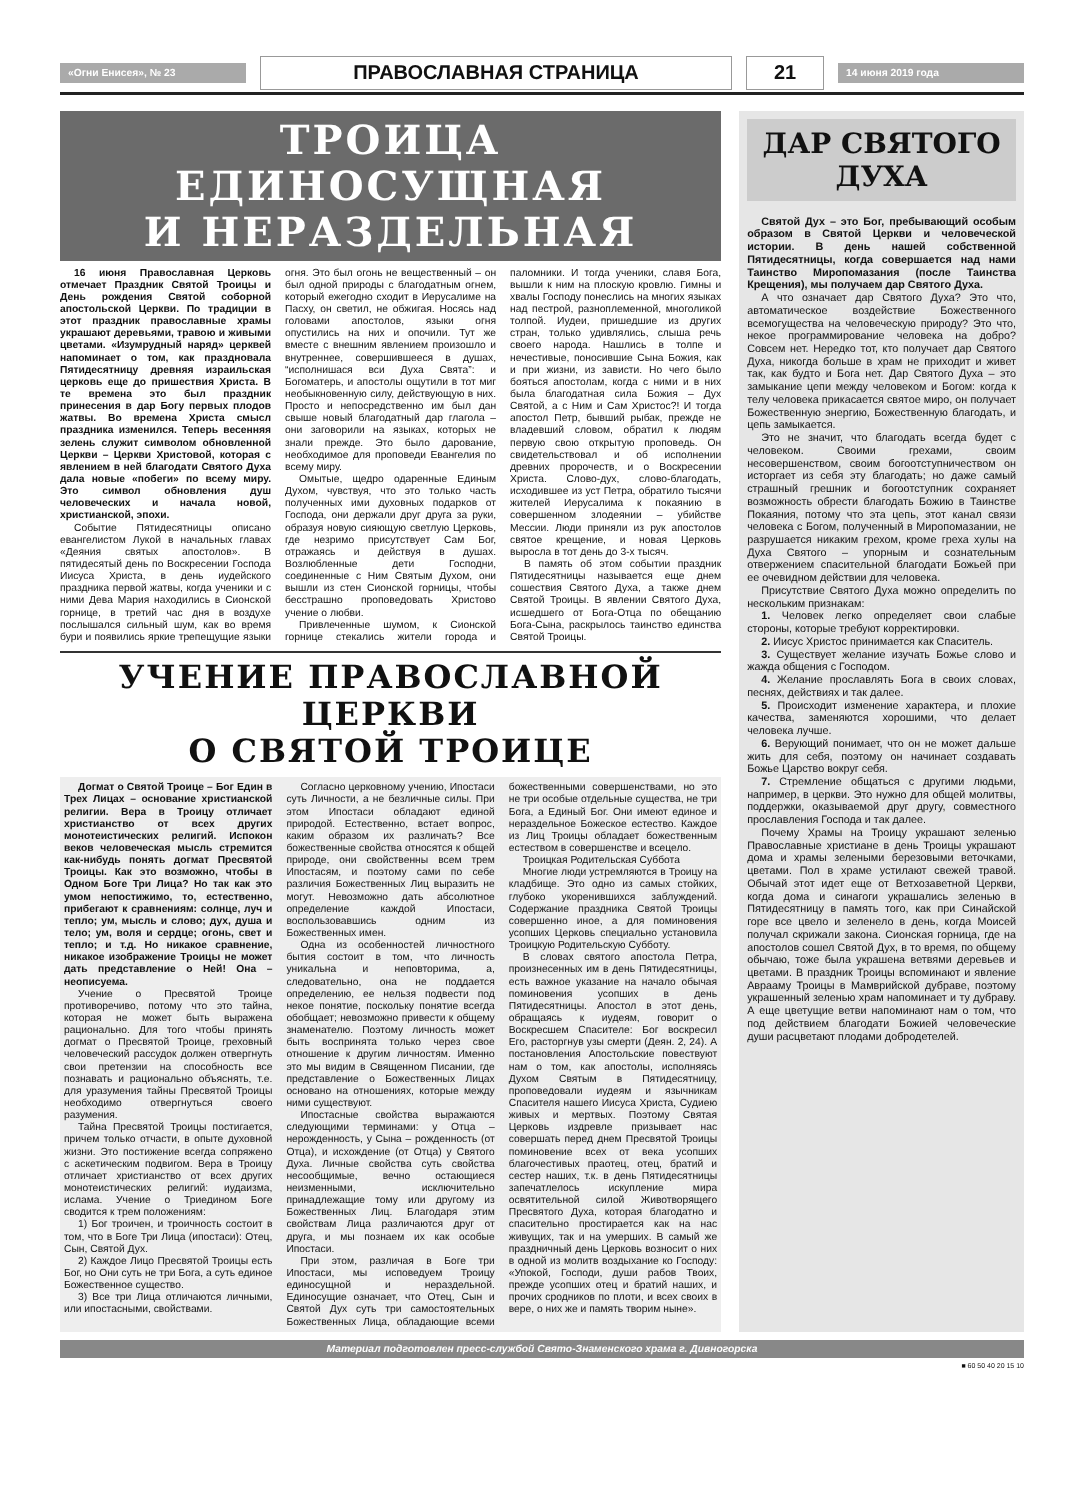«Огни Енисея», № 23
ПРАВОСЛАВНАЯ СТРАНИЦА 21
14 июня 2019 года
ТРОИЦА
ЕДИНОСУЩНАЯ
И НЕРАЗДЕЛЬНАЯ
16 июня Православная Церковь отмечает Праздник Святой Троицы и День рождения Святой соборной апостольской Церкви. По традиции в этот праздник православные храмы украшают деревьями, травою и живыми цветами. «Изумрудный наряд» церквей напоминает о том, как праздновала Пятидесятницу древняя израильская церковь еще до пришествия Христа. В те времена это был праздник принесения в дар Богу первых плодов жатвы. Во времена Христа смысл праздника изменился. Теперь весенняя зелень служит символом обновленной Церкви – Церкви Христовой, которая с явлением в ней благодати Святого Духа дала новые «побеги» по всему миру. Это символ обновления душ человеческих и начала новой, христианской, эпохи.
Событие Пятидесятницы описано евангелистом Лукой в начальных главах «Деяния святых апостолов». В пятидесятый день по Воскресении Господа Иисуса Христа, в день иудейского праздника первой жатвы, когда ученики и с ними Дева Мария находились в Сионской горнице, в третий час дня в воздухе послышался сильный шум, как во время бури и появились яркие трепещущие языки огня. Это был огонь не вещественный – он был одной природы с благодатным огнем, который ежегодно сходит в Иерусалиме на Пасху, он светил, не обжигая. Носясь над головами апостолов, языки огня опустились на них и опочили. Тут же вместе с внешним явлением произошло и внутреннее, совершившееся в душах, “исполнишася вси Духа Свята”: и Богоматерь, и апостолы ощутили в тот миг необыкновенную силу, действующую в них. Просто и непосредственно им был дан свыше новый благодатный дар глагола – они заговорили на языках, которых не знали прежде. Это было дарование, необходимое для проповеди Евангелия по всему миру.
Омытые, щедро одаренные Единым Духом, чувствуя, что это только часть полученных ими духовных подарков от Господа, они держали друг друга за руки, образуя новую сияющую светлую Церковь, где незримо присутствует Сам Бог, отражаясь и действуя в душах. Возлюбленные дети Господни, соединенные с Ним Святым Духом, они вышли из стен Сионской горницы, чтобы бесстрашно проповедовать Христово учение о любви.
Привлеченные шумом, к Сионской горнице стекались жители города и паломники. И тогда ученики, славя Бога, вышли к ним на плоскую кровлю. Гимны и хвалы Господу понеслись на многих языках над пестрой, разноплеменной, многоликой толпой. Иудеи, пришедшие из других стран, только удивлялись, слыша речь своего народа. Нашлись в толпе и нечестивые, поносившие Сына Божия, как и при жизни, из зависти. Но чего было бояться апостолам, когда с ними и в них была благодатная сила Божия – Дух Святой, а с Ним и Сам Христос?! И тогда апостол Петр, бывший рыбак, прежде не владевший словом, обратил к людям первую свою открытую проповедь. Он свидетельствовал и об исполнении древних пророчеств, и о Воскресении Христа. Слово-дух, слово-благодать, исходившее из уст Петра, обратило тысячи жителей Иерусалима к покаянию в совершенном злодеянии – убийстве Мессии. Люди приняли из рук апостолов святое крещение, и новая Церковь выросла в тот день до 3-х тысяч.
В память об этом событии праздник Пятидесятницы называется еще днем сошествия Святого Духа, а также днем Святой Троицы. В явлении Святого Духа, исшедшего от Бога-Отца по обещанию Бога-Сына, раскрылось таинство единства Святой Троицы.
УЧЕНИЕ ПРАВОСЛАВНОЙ ЦЕРКВИ
О СВЯТОЙ ТРОИЦЕ
Догмат о Святой Троице – Бог Един в Трех Лицах – основание христианской религии. Вера в Троицу отличает христианство от всех других монотеистических религий. Испокон веков человеческая мысль стремится как-нибудь понять догмат Пресвятой Троицы. Как это возможно, чтобы в Одном Боге Три Лица? Но так как это умом непостижимо, то, естественно, прибегают к сравнениям: солнце, луч и тепло; ум, мысль и слово; дух, душа и тело; ум, воля и сердце; огонь, свет и тепло; и т.д. Но никакое сравнение, никакое изображение Троицы не может дать представление о Ней! Она – неописуема.
Учение о Пресвятой Троице противоречиво, потому что это тайна, которая не может быть выражена рационально. Для того чтобы принять догмат о Пресвятой Троице, греховный человеческий рассудок должен отвергнуть свои претензии на способность все познавать и рационально объяснять, т.е. для уразумения тайны Пресвятой Троицы необходимо отвергнуться своего разумения.
Тайна Пресвятой Троицы постигается, причем только отчасти, в опыте духовной жизни. Это постижение всегда сопряжено с аскетическим подвигом. Вера в Троицу отличает христианство от всех других монотеистических религий: иудаизма, ислама. Учение о Триедином Боге сводится к трем положениям:
1) Бог троичен, и троичность состоит в том, что в Боге Три Лица (ипостаси): Отец, Сын, Святой Дух.
2) Каждое Лицо Пресвятой Троицы есть Бог, но Они суть не три Бога, а суть единое Божественное существо.
3) Все три Лица отличаются личными, или ипостасными, свойствами.
Согласно церковному учению, Ипостаси суть Личности, а не безличные силы. При этом Ипостаси обладают единой природой. Естественно, встает вопрос, каким образом их различать? Все божественные свойства относятся к общей природе, они свойственны всем трем Ипостасям, и поэтому сами по себе различия Божественных Лиц выразить не могут. Невозможно дать абсолютное определение каждой Ипостаси, воспользовавшись одним из Божественных имен.
Одна из особенностей личностного бытия состоит в том, что личность уникальна и неповторима, а, следовательно, она не поддается определению, ее нельзя подвести под некое понятие, поскольку понятие всегда обобщает; невозможно привести к общему знаменателю. Поэтому личность может быть воспринята только через свое отношение к другим личностям. Именно это мы видим в Священном Писании, где представление о Божественных Лицах основано на отношениях, которые между ними существуют.
Ипостасные свойства выражаются следующими терминами: у Отца – нерожденность, у Сына – рожденность (от Отца), и исхождение (от Отца) у Святого Духа. Личные свойства суть свойства несообщимые, вечно остающиеся неизменными, исключительно принадлежащие тому или другому из Божественных Лиц. Благодаря этим свойствам Лица различаются друг от друга, и мы познаем их как особые Ипостаси.
При этом, различая в Боге три Ипостаси, мы исповедуем Троицу единосущной и нераздельной. Единосущие означает, что Отец, Сын и Святой Дух суть три самостоятельных Божественных Лица, обладающие всеми божественными совершенствами, но это не три особые отдельные существа, не три Бога, а Единый Бог. Они имеют единое и нераздельное Божеское естество. Каждое из Лиц Троицы обладает божественным естеством в совершенстве и всецело.
Троицкая Родительская Суббота
Многие люди устремляются в Троицу на кладбище. Это одно из самых стойких, глубоко укоренившихся заблуждений. Содержание праздника Святой Троицы совершенно иное, а для поминовения усопших Церковь специально установила Троицкую Родительскую Субботу.
В словах святого апостола Петра, произнесенных им в день Пятидесятницы, есть важное указание на начало обычая поминовения усопших в день Пятидесятницы. Апостол в этот день, обращаясь к иудеям, говорит о Воскресшем Спасителе: Бог воскресил Его, расторгнув узы смерти (Деян. 2, 24). А постановления Апостольские повествуют нам о том, как апостолы, исполняясь Духом Святым в Пятидесятницу, проповедовали иудеям и язычникам Спасителя нашего Иисуса Христа, Судиею живых и мертвых. Поэтому Святая Церковь издревле призывает нас совершать перед днем Пресвятой Троицы поминовение всех от века усопших благочестивых праотец, отец, братий и сестер наших, т.к. в день Пятидесятницы запечатлелось искупление мира освятительной силой Животворящего Пресвятого Духа, которая благодатно и спасительно простирается как на нас живущих, так и на умерших. В самый же праздничный день Церковь возносит о них в одной из молитв воздыхание ко Господу: «Упокой, Господи, души рабов Твоих, прежде усопших отец и братий наших, и прочих сродников по плоти, и всех своих в вере, о них же и память творим ныне».
ДАР СВЯТОГО
ДУХА
Святой Дух – это Бог, пребывающий особым образом в Святой Церкви и человеческой истории. В день нашей собственной Пятидесятницы, когда совершается над нами Таинство Миропомазания (после Таинства Крещения), мы получаем дар Святого Духа.
А что означает дар Святого Духа? Это что, автоматическое воздействие Божественного всемогущества на человеческую природу? Это что, некое программирование человека на добро? Совсем нет. Нередко тот, кто получает дар Святого Духа, никогда больше в храм не приходит и живет так, как будто и Бога нет. Дар Святого Духа – это замыкание цепи между человеком и Богом: когда к телу человека прикасается святое миро, он получает Божественную энергию, Божественную благодать, и цепь замыкается.
Это не значит, что благодать всегда будет с человеком. Своими грехами, своим несовершенством, своим богоотступничеством он исторгает из себя эту благодать; но даже самый страшный грешник и богоотступник сохраняет возможность обрести благодать Божию в Таинстве Покаяния, потому что эта цепь, этот канал связи человека с Богом, полученный в Миропомазании, не разрушается никаким грехом, кроме греха хулы на Духа Святого – упорным и сознательным отвержением спасительной благодати Божьей при ее очевидном действии для человека.
Присутствие Святого Духа можно определить по нескольким признакам:
1. Человек легко определяет свои слабые стороны, которые требуют корректировки.
2. Иисус Христос принимается как Спаситель.
3. Существует желание изучать Божье слово и жажда общения с Господом.
4. Желание прославлять Бога в своих словах, песнях, действиях и так далее.
5. Происходит изменение характера, и плохие качества, заменяются хорошими, что делает человека лучше.
6. Верующий понимает, что он не может дальше жить для себя, поэтому он начинает создавать Божье Царство вокруг себя.
7. Стремление общаться с другими людьми, например, в церкви. Это нужно для общей молитвы, поддержки, оказываемой друг другу, совместного прославления Господа и так далее.
Почему Храмы на Троицу украшают зеленью Православные христиане в день Троицы украшают дома и храмы зелеными березовыми веточками, цветами. Пол в храме устилают свежей травой. Обычай этот идет еще от Ветхозаветной Церкви, когда дома и синагоги украшались зеленью в Пятидесятницу в память того, как при Синайской горе все цвело и зеленело в день, когда Моисей получал скрижали закона. Сионская горница, где на апостолов сошел Святой Дух, в то время, по общему обычаю, тоже была украшена ветвями деревьев и цветами. В праздник Троицы вспоминают и явление Аврааму Троицы в Мамврийской дубраве, поэтому украшенный зеленью храм напоминает и ту дубраву. А еще цветущие ветви напоминают нам о том, что под действием благодати Божией человеческие души расцветают плодами добродетелей.
Материал подготовлен пресс-службой Свято-Знаменского храма г. Дивногорска
■ 60 50 40 20 15 10